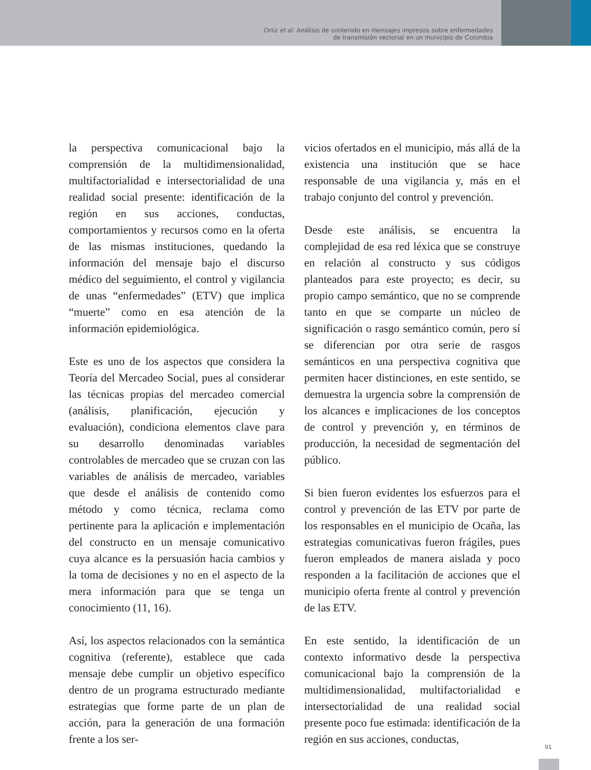Ortiz et al. Análisis de contenido en mensajes impresos sobre enfermedades
de transmisión vectorial en un municipio de Colombia
la perspectiva comunicacional bajo la comprensión de la multidimensionalidad, multifactorialidad e intersectorialidad de una realidad social presente: identificación de la región en sus acciones, conductas, comportamientos y recursos como en la oferta de las mismas instituciones, quedando la información del mensaje bajo el discurso médico del seguimiento, el control y vigilancia de unas “enfermedades” (ETV) que implica “muerte” como en esa atención de la información epidemiológica.
Este es uno de los aspectos que considera la Teoría del Mercadeo Social, pues al considerar las técnicas propias del mercadeo comercial (análisis, planificación, ejecución y evaluación), condiciona elementos clave para su desarrollo denominadas variables controlables de mercadeo que se cruzan con las variables de análisis de mercadeo, variables que desde el análisis de contenido como método y como técnica, reclama como pertinente para la aplicación e implementación del constructo en un mensaje comunicativo cuya alcance es la persuasión hacia cambios y la toma de decisiones y no en el aspecto de la mera información para que se tenga un conocimiento (11, 16).
Así, los aspectos relacionados con la semántica cognitiva (referente), establece que cada mensaje debe cumplir un objetivo específico dentro de un programa estructurado mediante estrategias que forme parte de un plan de acción, para la generación de una formación frente a los ser-
vicios ofertados en el municipio, más allá de la existencia una institución que se hace responsable de una vigilancia y, más en el trabajo conjunto del control y prevención.
Desde este análisis, se encuentra la complejidad de esa red léxica que se construye en relación al constructo y sus códigos planteados para este proyecto; es decir, su propio campo semántico, que no se comprende tanto en que se comparte un núcleo de significación o rasgo semántico común, pero sí se diferencian por otra serie de rasgos semánticos en una perspectiva cognitiva que permiten hacer distinciones, en este sentido, se demuestra la urgencia sobre la comprensión de los alcances e implicaciones de los conceptos de control y prevención y, en términos de producción, la necesidad de segmentación del público.
Si bien fueron evidentes los esfuerzos para el control y prevención de las ETV por parte de los responsables en el municipio de Ocaña, las estrategias comunicativas fueron frágiles, pues fueron empleados de manera aislada y poco responden a la facilitación de acciones que el municipio oferta frente al control y prevención de las ETV.
En este sentido, la identificación de un contexto informativo desde la perspectiva comunicacional bajo la comprensión de la multidimensionalidad, multifactorialidad e intersectorialidad de una realidad social presente poco fue estimada: identificación de la región en sus acciones, conductas,
91